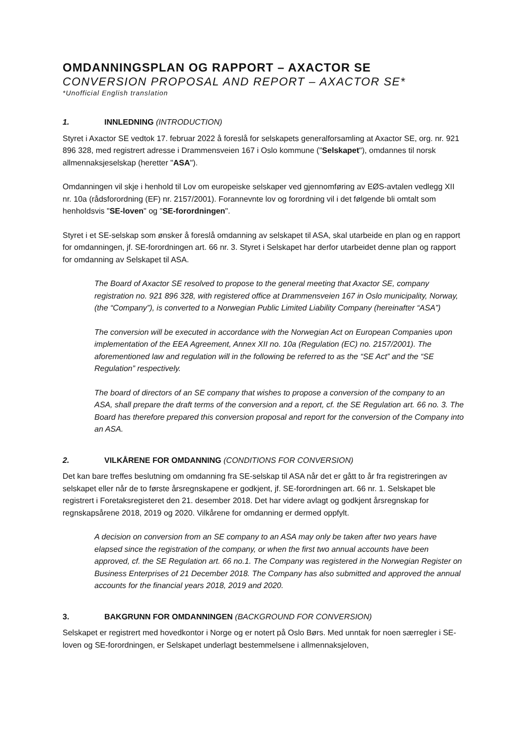OMDANNINGSPLAN OG RAPPORT – AXACTOR SE
CONVERSION PROPOSAL AND REPORT – AXACTOR SE*
*Unofficial English translation
1. INNLEDNING (INTRODUCTION)
Styret i Axactor SE vedtok 17. februar 2022 å foreslå for selskapets generalforsamling at Axactor SE, org. nr. 921 896 328, med registrert adresse i Drammensveien 167 i Oslo kommune ("Selskapet"), omdannes til norsk allmennaksjeselskap (heretter "ASA").
Omdanningen vil skje i henhold til Lov om europeiske selskaper ved gjennomføring av EØS-avtalen vedlegg XII nr. 10a (rådsforordning (EF) nr. 2157/2001). Forannevnte lov og forordning vil i det følgende bli omtalt som henholdsvis "SE-loven" og "SE-forordningen".
Styret i et SE-selskap som ønsker å foreslå omdanning av selskapet til ASA, skal utarbeide en plan og en rapport for omdanningen, jf. SE-forordningen art. 66 nr. 3. Styret i Selskapet har derfor utarbeidet denne plan og rapport for omdanning av Selskapet til ASA.
The Board of Axactor SE resolved to propose to the general meeting that Axactor SE, company registration no. 921 896 328, with registered office at Drammensveien 167 in Oslo municipality, Norway, (the “Company”), is converted to a Norwegian Public Limited Liability Company (hereinafter “ASA”)
The conversion will be executed in accordance with the Norwegian Act on European Companies upon implementation of the EEA Agreement, Annex XII no. 10a (Regulation (EC) no. 2157/2001). The aforementioned law and regulation will in the following be referred to as the “SE Act” and the “SE Regulation” respectively.
The board of directors of an SE company that wishes to propose a conversion of the company to an ASA, shall prepare the draft terms of the conversion and a report, cf. the SE Regulation art. 66 no. 3. The Board has therefore prepared this conversion proposal and report for the conversion of the Company into an ASA.
2. VILKÅRENE FOR OMDANNING (CONDITIONS FOR CONVERSION)
Det kan bare treffes beslutning om omdanning fra SE-selskap til ASA når det er gått to år fra registreringen av selskapet eller når de to første årsregnskapene er godkjent, jf. SE-forordningen art. 66 nr. 1. Selskapet ble registrert i Foretaksregisteret den 21. desember 2018. Det har videre avlagt og godkjent årsregnskap for regnskapsårene 2018, 2019 og 2020. Vilkårene for omdanning er dermed oppfylt.
A decision on conversion from an SE company to an ASA may only be taken after two years have elapsed since the registration of the company, or when the first two annual accounts have been approved, cf. the SE Regulation art. 66 no.1. The Company was registered in the Norwegian Register on Business Enterprises of 21 December 2018. The Company has also submitted and approved the annual accounts for the financial years 2018, 2019 and 2020.
3. BAKGRUNN FOR OMDANNINGEN (BACKGROUND FOR CONVERSION)
Selskapet er registrert med hovedkontor i Norge og er notert på Oslo Børs. Med unntak for noen særregler i SE-loven og SE-forordningen, er Selskapet underlagt bestemmelsene i allmennaksjeloven,